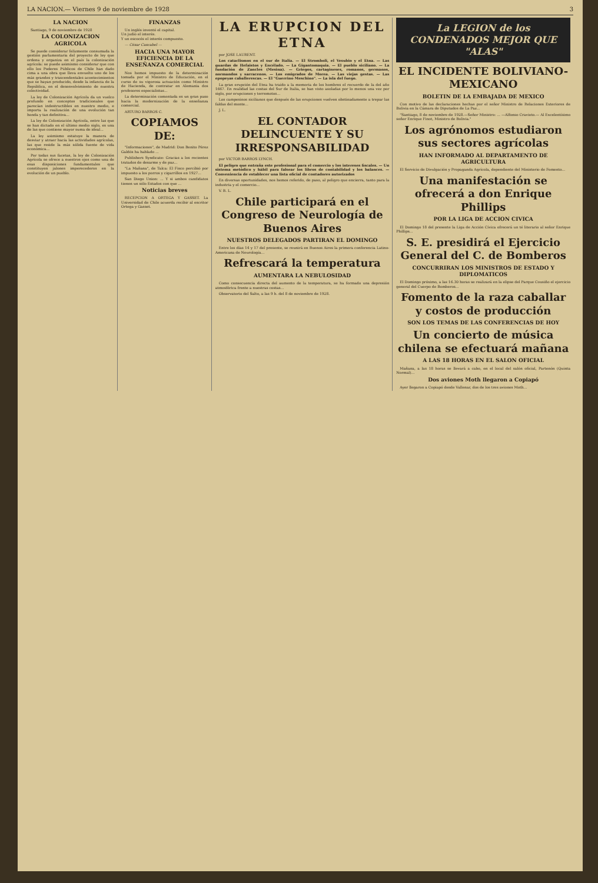LA NACION.— Viernes 9 de noviembre de 1928 3
LA NACION
Santiago, 9 de noviembre de 1928
LA COLONIZACION AGRICOLA
Se puede considerar felizmente consumada la gestión parlamentaria del proyecto de ley que ordena y organiza en el país la colonización agrícola: se puede asimismo considerar que con ello los Poderes Públicos de Chile han dado cima a una obra que lleva envuelto uno de los más grandes y trascendentales acontecimientos que se hayan producido, desde la infancia de la República, en el desenvolvimiento de nuestra colectividad.
La ley de Colonización Agrícola da un vuelco profundo en conceptos tradicionales que parecían indestructibles en nuestro medio, e importa la realización de una evolución tan honda y tan definitiva...
La ley de Colonización Agrícola, entre las que se han dictado en el último medio siglo, es una de las que contiene mayor suma de ideal...
La ley asimismo estatuye la manera de desviar y atraer hacia las actividades agrícolas, las que reside la más sólida fuente de vida económica...
Por todas sus facetas, la ley de Colonización Agrícola se ofrece a nuestros ojos como una de esas disposiciones fundamentales que constituyen jalones imperecederos en la evolución de un pueblo.
FINANZAS
Un inglés inventó el capital.
Un judío el interés.
Y un escocés el interés compuesto.
— César Cascabel —
HACIA UNA MAYOR EFICIENCIA DE LA ENSEÑANZA COMERCIAL
Nos hemos impuesto de la determinación tomada por el Ministro de Educación, en el curso de su vigorosa actuación como Ministro de Hacienda, de contratar en Alemania dos profesores especialistas...
La determinación comentada es un gran paso hacia la modernización de la enseñanza comercial.
ARTURO BARROS C.
COPIAMOS DE:
"Informaciones", de Madrid: Don Benito Pérez Galdós ha hablado ...
Publishers Syndicate: Gracias a los recientes tratados de desarme y de paz...
"La Mañana", de Talca: El Fisco percibió por impuesto a los porros y cigarrillos en 1927...
San Diego Union: ... Y si ambos candidatos tienen un sólo Estados con que ...
Noticias breves
RECEPCION A ORTEGA Y GASSET. La Universidad de Chile acuerda recibir al escritor Ortega y Gasset.
LA ERUPCION DEL ETNA
por JOSE LAURENT.
Los cataclismos en el sur de Italia. — El Stromboli, el Vesubio y el Etna. — Las guardas de Hefaistos y Encélado. — La Gigantomaquia. — El pueblo siciliano. — La fundación de Zancles (Mesina). — Griegos, cartagineses, romanos, germanos, normandos y sarracenos. — Los emigrados de Morea. — Las viejas gestas. — Las epopeyas caballerescas. — El "Guerrino Meschino". — La isla del fuego.
La gran erupción del Etna ha traído a la memoria de los hombres el recuerdo de la del año 1667. En realidad las costas del Sur de Italia, se han visto asoladas por lo menos una vez por siglo, por erupciones y terremotos...
Los campesinos sicilianos que después de las erupciones vuelven obstinadamente a trepar las faldas del monte...
J. L.
EL CONTADOR DELINCUENTE Y SU IRRESPONSABILIDAD
por VICTOR BARROS LYNCH.
El peligro que entraña este profesional para el comercio y los intereses fiscales. — Un sistema metódico y hábil para falsear los libros de contabilidad y los balances. — Conveniencia de establecer una lista oficial de contadores autorizados
En diversas oportunidades, nos hemos referido, de paso, al peligro que encierra, tanto para la industria y el comercio...
V. B. L.
Chile participará en el Congreso de Neurología de Buenos Aires
NUESTROS DELEGADOS PARTIRAN EL DOMINGO
Entre los días 14 y 17 del presente, se reunirá en Buenos Aires la primera conferencia Latino-Americana de Neurología...
Refrescará la temperatura
AUMENTARA LA NEBULOSIDAD
Como consecuencia directa del aumento de la temperatura, se ha formado una depresión atmosférica frente a nuestras costas...
Observatorio del Salto, a las 9 h. del 8 de noviembre de 1928.
La LEGION de los CONDENADOS MEJOR QUE "ALAS"
EL INCIDENTE BOLIVIANO-MEXICANO
BOLETIN DE LA EMBAJADA DE MEXICO
Con motivo de las declaraciones hechas por el señor Ministro de Relaciones Exteriores de Bolivia en la Cámara de Diputados de La Paz...
"Santiago, 8 de noviembre de 1928.—Señor Ministro: ... —Alfonso Cravioto.— Al Excelentísimo señor Enrique Finot, Ministro de Bolivia."
Los agrónomos estudiaron sus sectores agrícolas
HAN INFORMADO AL DEPARTAMENTO DE AGRICULTURA
El Servicio de Divulgación y Propaganda Agrícola, dependiente del Ministerio de Fomento...
Una manifestación se ofrecerá a don Enrique Phillips
POR LA LIGA DE ACCION CIVICA
El Domingo 18 del presente la Liga de Acción Cívica ofrecerá un té literario al señor Enrique Phillips...
S. E. presidirá el Ejercicio General del C. de Bomberos
CONCURRIRAN LOS MINISTROS DE ESTADO Y DIPLOMATICOS
El Domingo próximo, a las 16.30 horas se realizará en la elipse del Parque Cousiño el ejercicio general del Cuerpo de Bomberos...
Fomento de la raza caballar y costos de producción
SON LOS TEMAS DE LAS CONFERENCIAS DE HOY
Un concierto de música chilena se efectuará mañana
A LAS 18 HORAS EN EL SALON OFICIAL
Mañana, a las 18 horas se llevará a cabo, en el local del salón oficial, Partenón (Quinta Normal)...
Dos aviones Moth llegaron a Copiapó
Ayer llegaron a Copiapó desde Vallenar, dos de los tres aviones Moth...